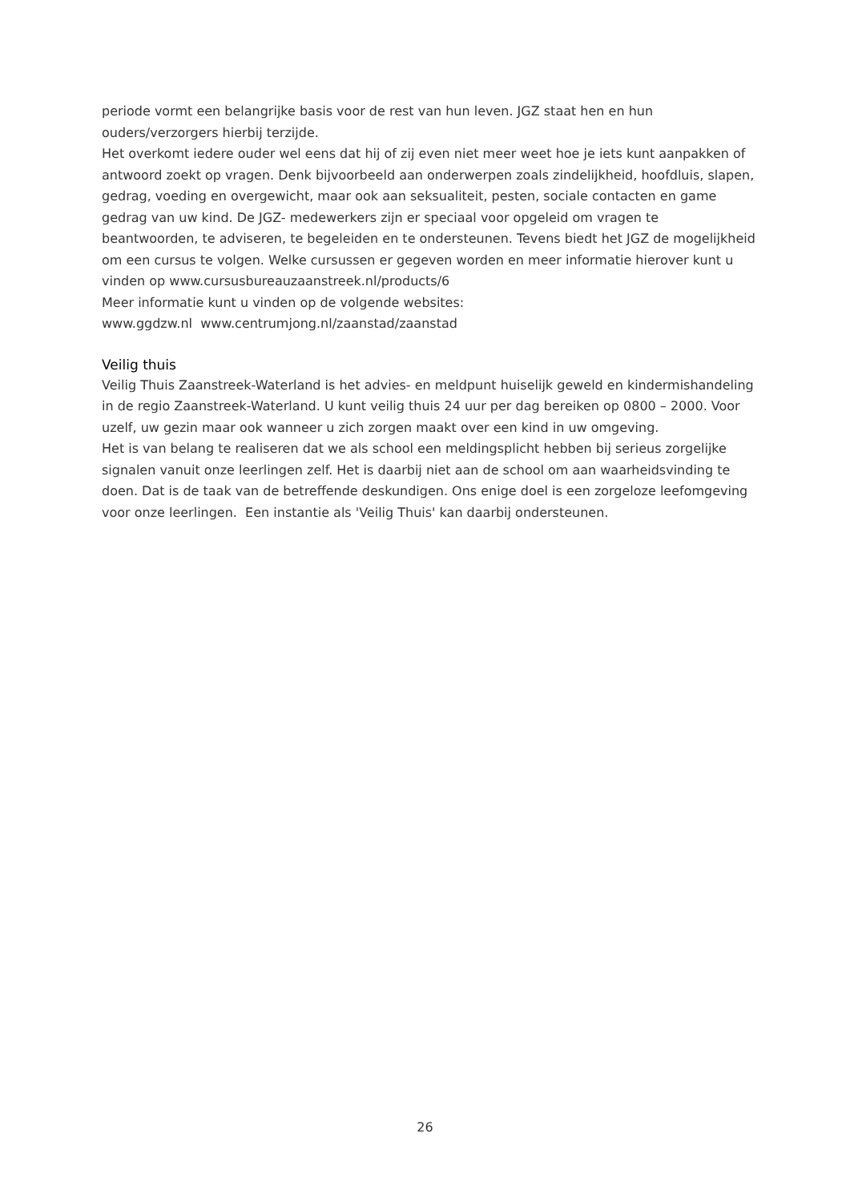periode vormt een belangrijke basis voor de rest van hun leven. JGZ staat hen en hun ouders/verzorgers hierbij terzijde.
Het overkomt iedere ouder wel eens dat hij of zij even niet meer weet hoe je iets kunt aanpakken of antwoord zoekt op vragen. Denk bijvoorbeeld aan onderwerpen zoals zindelijkheid, hoofdluis, slapen, gedrag, voeding en overgewicht, maar ook aan seksualiteit, pesten, sociale contacten en game gedrag van uw kind. De JGZ- medewerkers zijn er speciaal voor opgeleid om vragen te beantwoorden, te adviseren, te begeleiden en te ondersteunen. Tevens biedt het JGZ de mogelijkheid om een cursus te volgen. Welke cursussen er gegeven worden en meer informatie hierover kunt u vinden op www.cursusbureauzaanstreek.nl/products/6
Meer informatie kunt u vinden op de volgende websites:
www.ggdzw.nl www.centrumjong.nl/zaanstad/zaanstad
Veilig thuis
Veilig Thuis Zaanstreek-Waterland is het advies- en meldpunt huiselijk geweld en kindermishandeling in de regio Zaanstreek-Waterland. U kunt veilig thuis 24 uur per dag bereiken op 0800 – 2000. Voor uzelf, uw gezin maar ook wanneer u zich zorgen maakt over een kind in uw omgeving.
Het is van belang te realiseren dat we als school een meldingsplicht hebben bij serieus zorgelijke signalen vanuit onze leerlingen zelf. Het is daarbij niet aan de school om aan waarheidsvinding te doen. Dat is de taak van de betreffende deskundigen. Ons enige doel is een zorgeloze leefomgeving voor onze leerlingen. Een instantie als 'Veilig Thuis' kan daarbij ondersteunen.
26